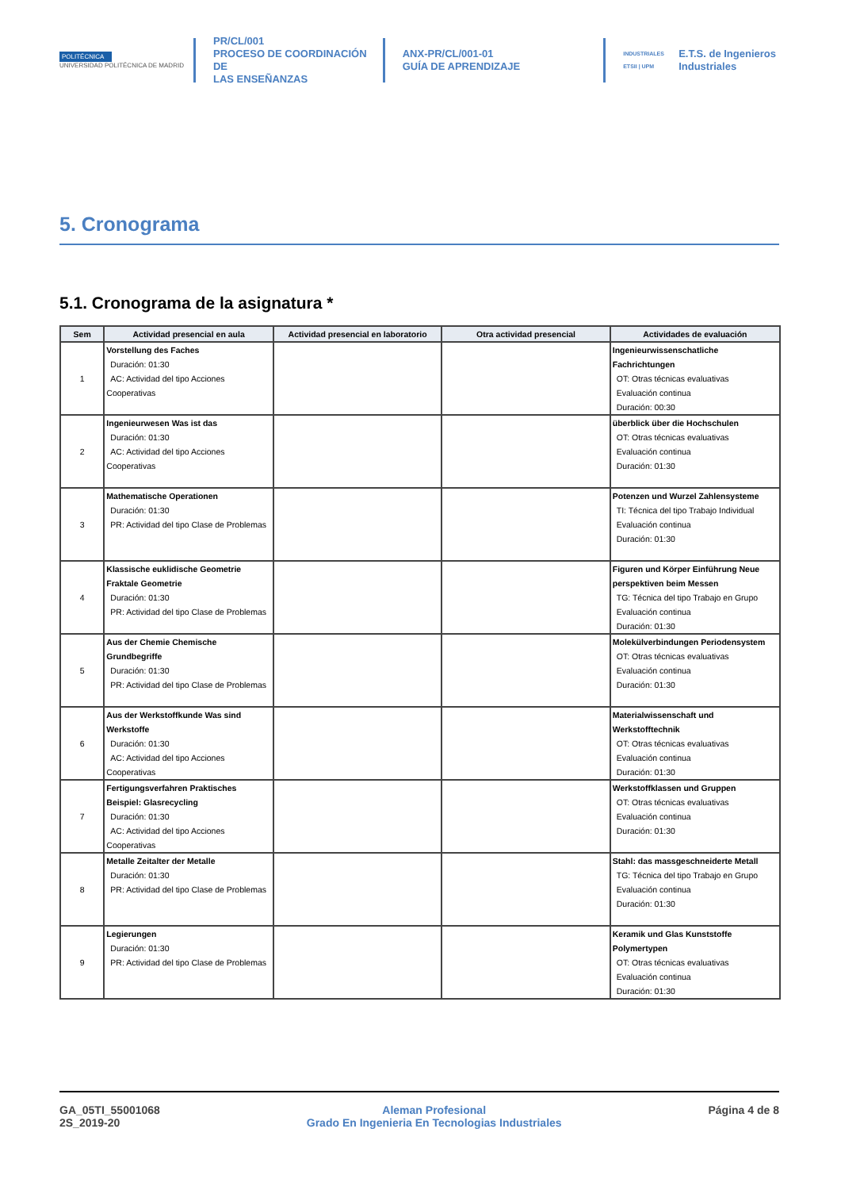POLITÉCNICA
UNIVERSIDAD POLITÉCNICA DE MADRID
PR/CL/001
PROCESO DE COORDINACIÓN DE
LAS ENSEÑANZAS
ANX-PR/CL/001-01
GUÍA DE APRENDIZAJE
INDUSTRIALES ETSII | UPM E.T.S. de Ingenieros
Industriales
5. Cronograma
5.1. Cronograma de la asignatura *
| Sem | Actividad presencial en aula | Actividad presencial en laboratorio | Otra actividad presencial | Actividades de evaluación |
| --- | --- | --- | --- | --- |
| 1 | Vorstellung des Faches Duración: 01:30 AC: Actividad del tipo Acciones Cooperativas | | | Ingenieurwissenschatliche Fachrichtungen OT: Otras técnicas evaluativas Evaluación continua Duración: 00:30 |
| 2 | Ingenieurwesen Was ist das Duración: 01:30 AC: Actividad del tipo Acciones Cooperativas | | | überblick über die Hochschulen OT: Otras técnicas evaluativas Evaluación continua Duración: 01:30 |
| 3 | Mathematische Operationen Duración: 01:30 PR: Actividad del tipo Clase de Problemas | | | Potenzen und Wurzel Zahlensysteme TI: Técnica del tipo Trabajo Individual Evaluación continua Duración: 01:30 |
| 4 | Klassische euklidische Geometrie Fraktale Geometrie Duración: 01:30 PR: Actividad del tipo Clase de Problemas | | | Figuren und Körper Einführung Neue perspektiven beim Messen TG: Técnica del tipo Trabajo en Grupo Evaluación continua Duración: 01:30 |
| 5 | Aus der Chemie Chemische Grundbegriffe Duración: 01:30 PR: Actividad del tipo Clase de Problemas | | | Molekülverbindungen Periodensystem OT: Otras técnicas evaluativas Evaluación continua Duración: 01:30 |
| 6 | Aus der Werkstoffkunde Was sind Werkstoffe Duración: 01:30 AC: Actividad del tipo Acciones Cooperativas | | | Materialwissenschaft und Werkstofftechnik OT: Otras técnicas evaluativas Evaluación continua Duración: 01:30 |
| 7 | Fertigungsverfahren Praktisches Beispiel: Glasrecycling Duración: 01:30 AC: Actividad del tipo Acciones Cooperativas | | | Werkstoffklassen und Gruppen OT: Otras técnicas evaluativas Evaluación continua Duración: 01:30 |
| 8 | Metalle Zeitalter der Metalle Duración: 01:30 PR: Actividad del tipo Clase de Problemas | | | Stahl: das massgeschneiderte Metall TG: Técnica del tipo Trabajo en Grupo Evaluación continua Duración: 01:30 |
| 9 | Legierungen Duración: 01:30 PR: Actividad del tipo Clase de Problemas | | | Keramik und Glas Kunststoffe Polymertypen OT: Otras técnicas evaluativas Evaluación continua Duración: 01:30 |
GA_05TI_55001068
2S_2019-20
Aleman Profesional
Grado En Ingenieria En Tecnologias Industriales
Página 4 de 8